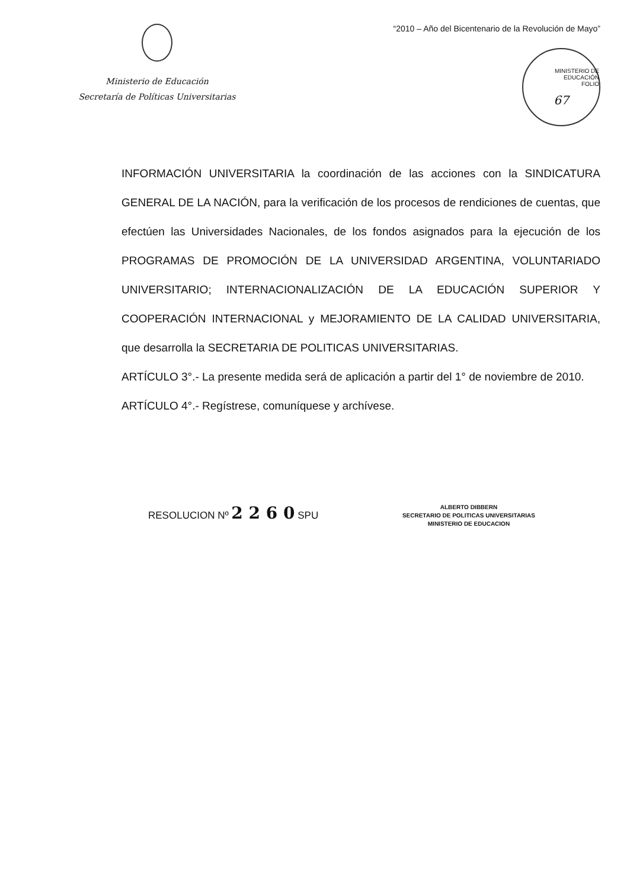Ministerio de Educación
Secretaría de Políticas Universitarias
“2010 – Año del Bicentenario de la Revolución de Mayo”
MINISTERIO DE EDUCACIÓN
FOLIO
67
INFORMACIÓN UNIVERSITARIA la coordinación de las acciones con la SINDICATURA GENERAL DE LA NACIÓN, para la verificación de los procesos de rendiciones de cuentas, que efectúen las Universidades Nacionales, de los fondos asignados para la ejecución de los PROGRAMAS DE PROMOCIÓN DE LA UNIVERSIDAD ARGENTINA, VOLUNTARIADO UNIVERSITARIO; INTERNACIONALIZACIÓN DE LA EDUCACIÓN SUPERIOR Y COOPERACIÓN INTERNACIONAL y MEJORAMIENTO DE LA CALIDAD UNIVERSITARIA, que desarrolla la SECRETARIA DE POLITICAS UNIVERSITARIAS.
ARTÍCULO 3°.- La presente medida será de aplicación a partir del 1° de noviembre de 2010.
ARTÍCULO 4°.- Regístrese, comuníquese y archívese.
RESOLUCION Nº 2 2 6 0 SPU
ALBERTO DIBBERN
SECRETARIO DE POLITICAS UNIVERSITARIAS
MINISTERIO DE EDUCACION